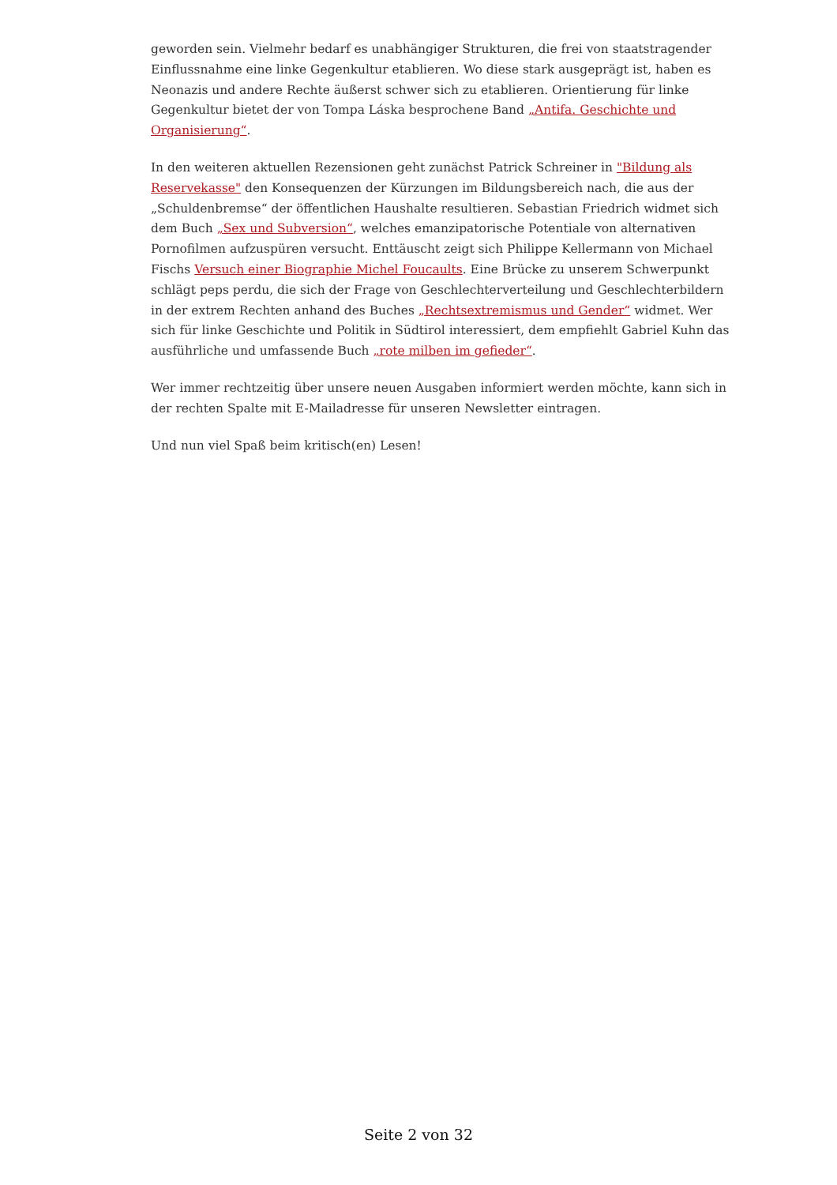geworden sein. Vielmehr bedarf es unabhängiger Strukturen, die frei von staatstragender Einflussnahme eine linke Gegenkultur etablieren. Wo diese stark ausgeprägt ist, haben es Neonazis und andere Rechte äußerst schwer sich zu etablieren. Orientierung für linke Gegenkultur bietet der von Tompa Láska besprochene Band „Antifa. Geschichte und Organisierung“.
In den weiteren aktuellen Rezensionen geht zunächst Patrick Schreiner in "Bildung als Reservekasse" den Konsequenzen der Kürzungen im Bildungsbereich nach, die aus der „Schuldenbremse“ der öffentlichen Haushalte resultieren. Sebastian Friedrich widmet sich dem Buch „Sex und Subversion“, welches emanzipatorische Potentiale von alternativen Pornofilmen aufzuspüren versucht. Enttäuscht zeigt sich Philippe Kellermann von Michael Fischs Versuch einer Biographie Michel Foucaults. Eine Brücke zu unserem Schwerpunkt schlägt peps perdu, die sich der Frage von Geschlechterverteilung und Geschlechterbildern in der extrem Rechten anhand des Buches „Rechtsextremismus und Gender“ widmet. Wer sich für linke Geschichte und Politik in Südtirol interessiert, dem empfiehlt Gabriel Kuhn das ausführliche und umfassende Buch „rote milben im gefieder“.
Wer immer rechtzeitig über unsere neuen Ausgaben informiert werden möchte, kann sich in der rechten Spalte mit E-Mailadresse für unseren Newsletter eintragen.
Und nun viel Spaß beim kritisch(en) Lesen!
Seite 2 von 32